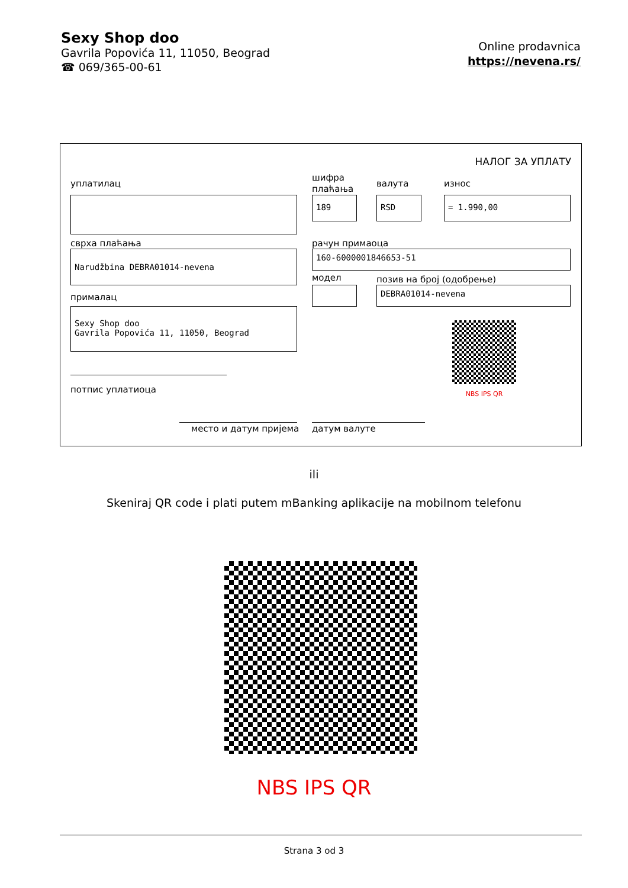Sexy Shop doo
Gavrila Popovića 11, 11050, Beograd
☎ 069/365-00-61
Online prodavnica
https://nevena.rs/
НАЛОГ ЗА УПЛАТУ
уплатилац
шифра
плаћања
валута износ
189 RSD = 1.990,00
сврха плаћања рачун примаоца
Narudžbina DEBRA01014-nevena 160-6000001846653-51
модел позив на број (одобрење)
DEBRA01014-nevena
прималац
Sexy Shop doo
Gavrila Popovića 11, 11050, Beograd
NBS IPS QR
потпис уплатиоца
место и датум пријема датум валуте
ili
Skeniraj QR code i plati putem mBanking aplikacije na mobilnom telefonu
NBS IPS QR
Strana 3 od 3